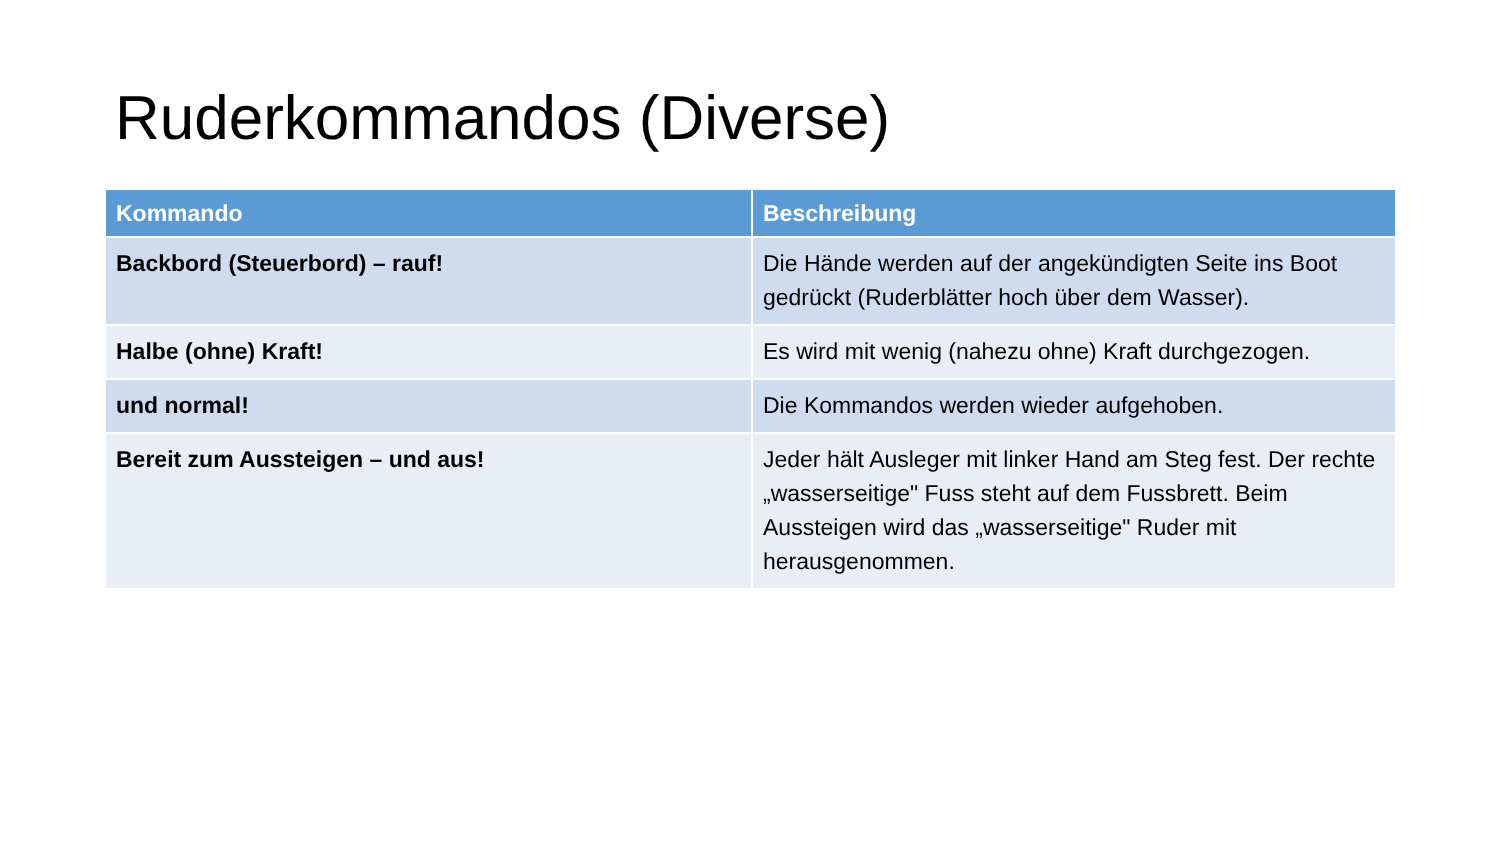Ruderkommandos (Diverse)
| Kommando | Beschreibung |
| --- | --- |
| Backbord (Steuerbord) – rauf! | Die Hände werden auf der angekündigten Seite ins Boot gedrückt (Ruderblätter hoch über dem Wasser). |
| Halbe (ohne) Kraft! | Es wird mit wenig (nahezu ohne) Kraft durchgezogen. |
| und normal! | Die Kommandos werden wieder aufgehoben. |
| Bereit zum Aussteigen – und aus! | Jeder hält Ausleger mit linker Hand am Steg fest. Der rechte „wasserseitige" Fuss steht auf dem Fussbrett. Beim Aussteigen wird das „wasserseitige" Ruder mit herausgenommen. |